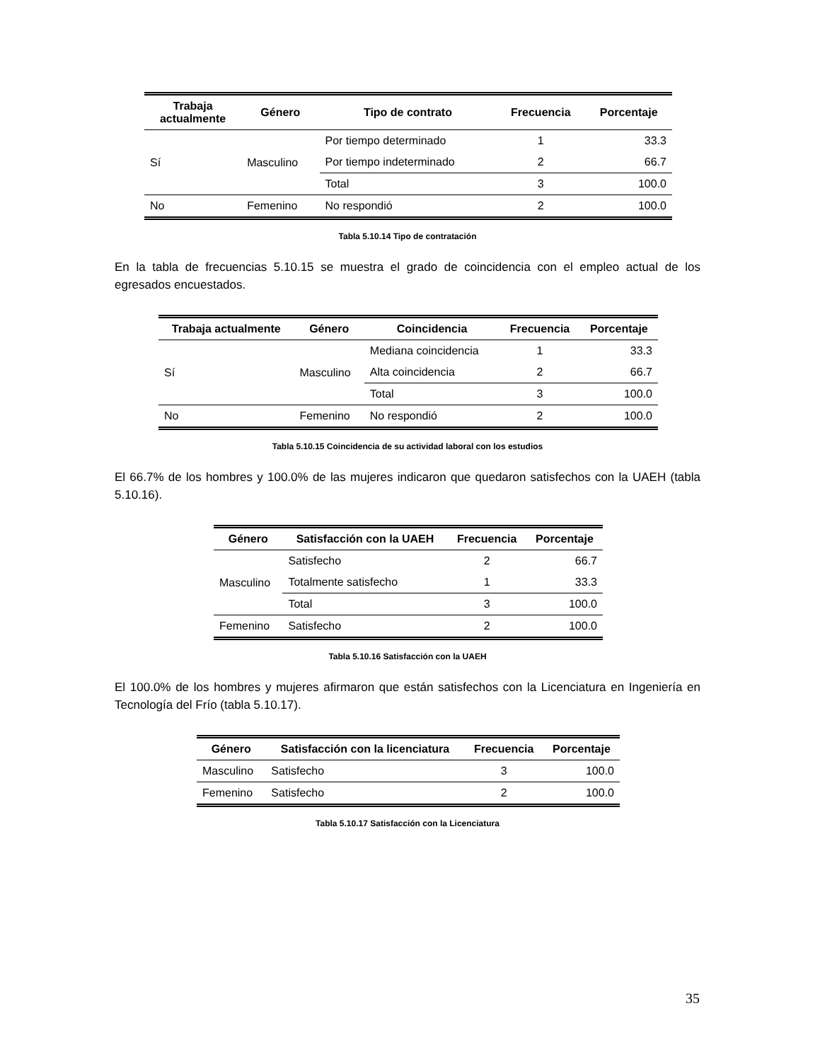| Trabaja actualmente | Género | Tipo de contrato | Frecuencia | Porcentaje |
| --- | --- | --- | --- | --- |
| Sí | Masculino | Por tiempo determinado | 1 | 33.3 |
| | | Por tiempo indeterminado | 2 | 66.7 |
| | | Total | 3 | 100.0 |
| No | Femenino | No respondió | 2 | 100.0 |
Tabla 5.10.14 Tipo de contratación
En la tabla de frecuencias 5.10.15 se muestra el grado de coincidencia con el empleo actual de los egresados encuestados.
| Trabaja actualmente | Género | Coincidencia | Frecuencia | Porcentaje |
| --- | --- | --- | --- | --- |
| Sí | Masculino | Mediana coincidencia | 1 | 33.3 |
| | | Alta coincidencia | 2 | 66.7 |
| | | Total | 3 | 100.0 |
| No | Femenino | No respondió | 2 | 100.0 |
Tabla 5.10.15 Coincidencia de su actividad laboral con los estudios
El 66.7% de los hombres y 100.0% de las mujeres indicaron que quedaron satisfechos con la UAEH (tabla 5.10.16).
| Género | Satisfacción con la UAEH | Frecuencia | Porcentaje |
| --- | --- | --- | --- |
| Masculino | Satisfecho | 2 | 66.7 |
| | Totalmente satisfecho | 1 | 33.3 |
| | Total | 3 | 100.0 |
| Femenino | Satisfecho | 2 | 100.0 |
Tabla 5.10.16 Satisfacción con la UAEH
El 100.0% de los hombres y mujeres afirmaron que están satisfechos con la Licenciatura en Ingeniería en Tecnología del Frío (tabla 5.10.17).
| Género | Satisfacción con la licenciatura | Frecuencia | Porcentaje |
| --- | --- | --- | --- |
| Masculino | Satisfecho | 3 | 100.0 |
| Femenino | Satisfecho | 2 | 100.0 |
Tabla 5.10.17 Satisfacción con la Licenciatura
35